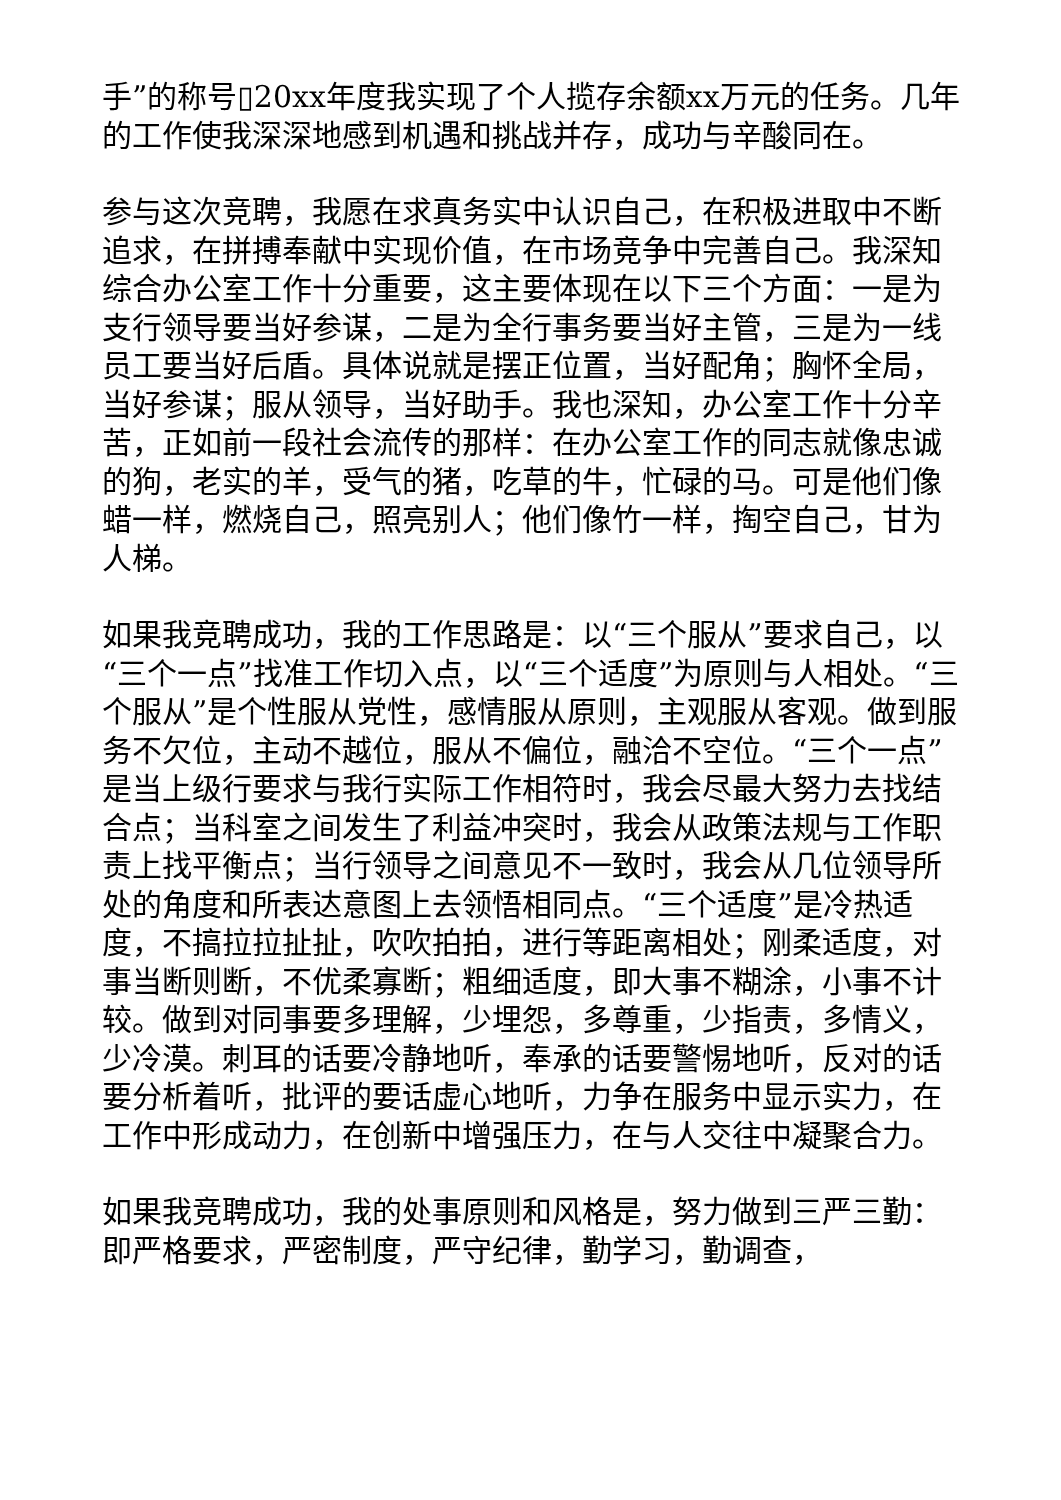手”的称号▯20xx年度我实现了个人揽存余额xx万元的任务。几年的工作使我深深地感到机遇和挑战并存，成功与辛酸同在。
参与这次竞聘，我愿在求真务实中认识自己，在积极进取中不断追求，在拼搏奉献中实现价值，在市场竞争中完善自己。我深知综合办公室工作十分重要，这主要体现在以下三个方面：一是为支行领导要当好参谋，二是为全行事务要当好主管，三是为一线员工要当好后盾。具体说就是摆正位置，当好配角；胸怀全局，当好参谋；服从领导，当好助手。我也深知，办公室工作十分辛苦，正如前一段社会流传的那样：在办公室工作的同志就像忠诚的狗，老实的羊，受气的猪，吃草的牛，忙碌的马。可是他们像蜡一样，燃烧自己，照亮别人；他们像竹一样，掏空自己，甘为人梯。
如果我竞聘成功，我的工作思路是：以“三个服从”要求自己，以“三个一点”找准工作切入点，以“三个适度”为原则与人相处。“三个服从”是个性服从党性，感情服从原则，主观服从客观。做到服务不欠位，主动不越位，服从不偏位，融洽不空位。“三个一点”是当上级行要求与我行实际工作相符时，我会尽最大努力去找结合点；当科室之间发生了利益冲突时，我会从政策法规与工作职责上找平衡点；当行领导之间意见不一致时，我会从几位领导所处的角度和所表达意图上去领悟相同点。“三个适度”是冷热适度，不搞拉拉扯扯，吹吹拍拍，进行等距离相处；刚柔适度，对事当断则断，不优柔寡断；粗细适度，即大事不糊涂，小事不计较。做到对同事要多理解，少埋怨，多尊重，少指责，多情义，少冷漠。刺耳的话要冷静地听，奉承的话要警惕地听，反对的话要分析着听，批评的要话虚心地听，力争在服务中显示实力，在工作中形成动力，在创新中增强压力，在与人交往中凝聚合力。
如果我竞聘成功，我的处事原则和风格是，努力做到三严三勤：即严格要求，严密制度，严守纪律，勤学习，勤调查，